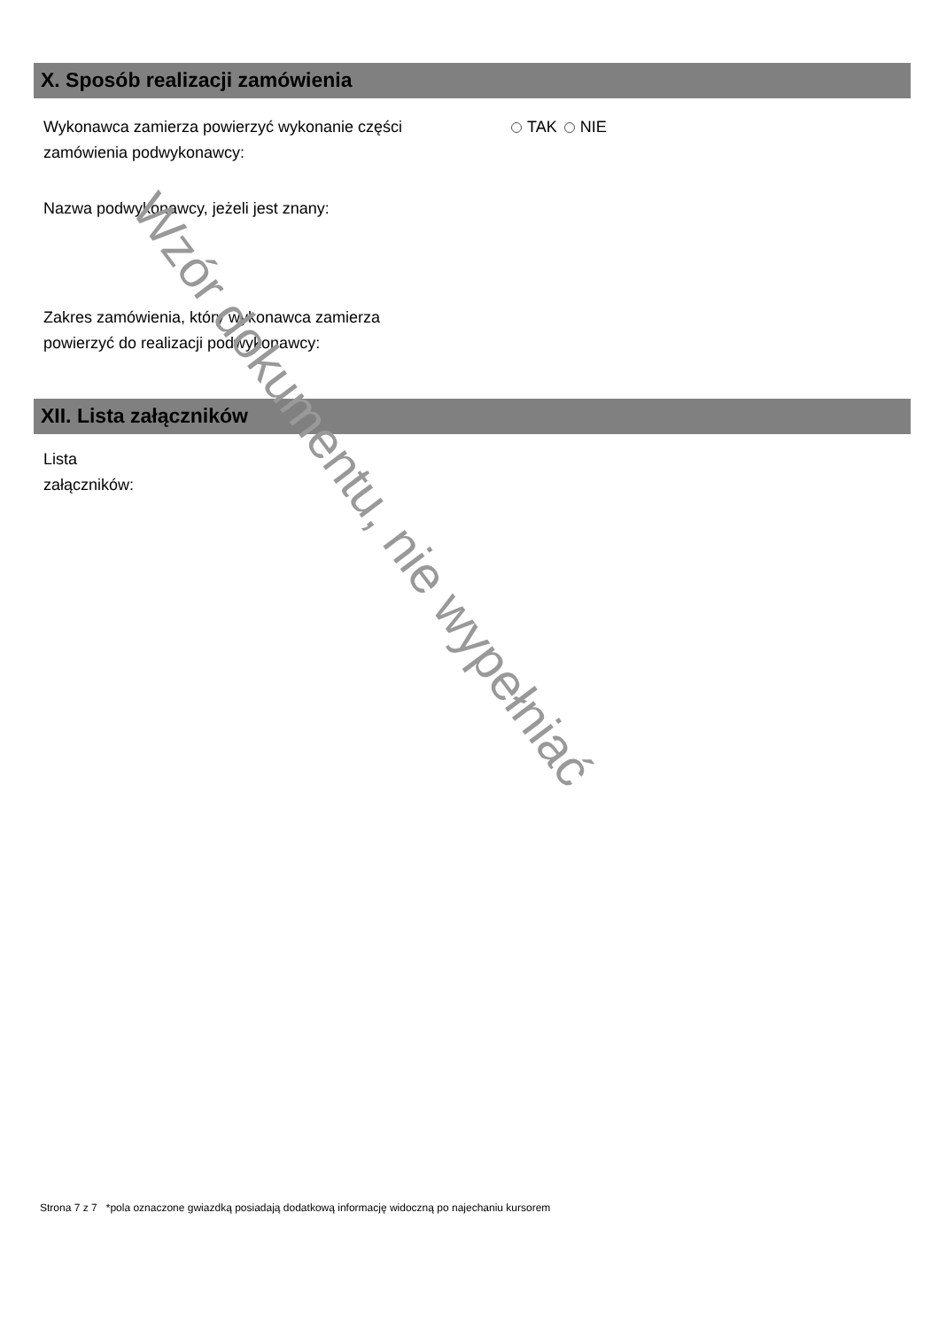X. Sposób realizacji zamówienia
Wykonawca zamierza powierzyć wykonanie części zamówienia podwykonawcy:
TAK NIE
Nazwa podwykonawcy, jeżeli jest znany:
Zakres zamówienia, który wykonawca zamierza powierzyć do realizacji podwykonawcy:
XII. Lista załączników
Lista
załączników:
Strona 7 z 7 *pola oznaczone gwiazdką posiadają dodatkową informację widoczną po najechaniu kursorem
Wzór dokumentu, nie wypełniać